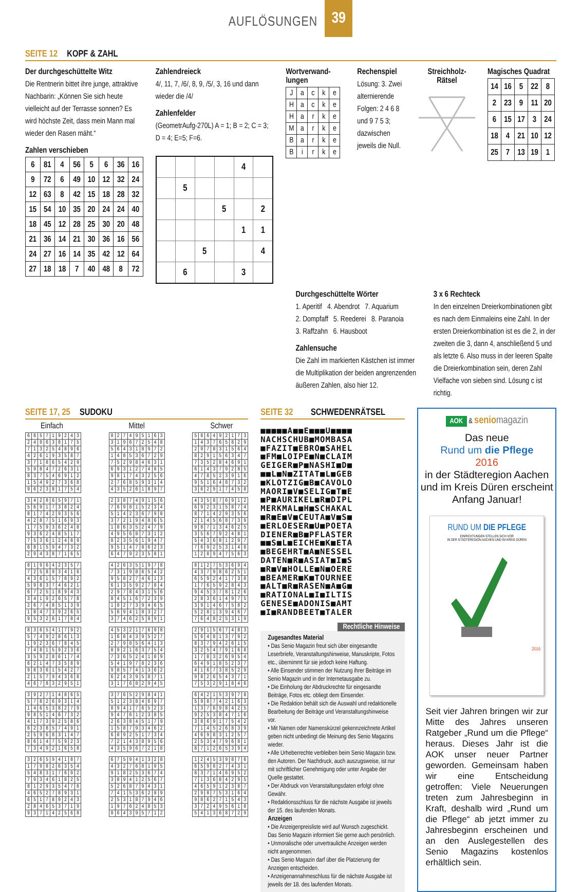AUFLÖSUNGEN 39
SEITE 12 KOPF & ZAHL
Der durchgeschüttelte Witz
Die Rentnerin bittet ihre junge, attraktive Nachbarin: „Können Sie sich heute vielleicht auf der Terrasse sonnen? Es wird höchste Zeit, dass mein Mann mal wieder den Rasen mäht.“
Zahlen verschieben
| 6 | 81 | 4 | 56 | 5 | 6 | 36 | 16 |
| 9 | 72 | 6 | 49 | 10 | 12 | 32 | 24 |
| 12 | 63 | 8 | 42 | 15 | 18 | 28 | 32 |
| 15 | 54 | 10 | 35 | 20 | 24 | 24 | 40 |
| 18 | 45 | 12 | 28 | 25 | 30 | 20 | 48 |
| 21 | 36 | 14 | 21 | 30 | 36 | 16 | 56 |
| 24 | 27 | 16 | 14 | 35 | 42 | 12 | 64 |
| 27 | 18 | 18 | 7 | 40 | 48 | 8 | 72 |
Zahlendreieck
4/, 11, 7, /6/, 8, 9, /5/, 3, 16 und dann wieder die /4/
Zahlenfelder
(GeometrAufg-270L) A = 1; B = 2; C = 3; D = 4; E=5; F=6.
| | | | | 4 | |
| | 5 | | | | |
| | | | 5 | | 2 |
| | | | | 1 | 1 |
| | | 5 | | | 4 |
| | 6 | | | 3 | |
Wortverwand-
lungen
| J | a | c | k | e |
| H | a | c | k | e |
| H | a | r | k | e |
| M | a | r | k | e |
| B | a | r | k | e |
| B | i | r | k | e |
Rechenspiel
Lösung: 3. Zwei alternierende Folgen: 2 4 6 8 und 9 7 5 3; dazwischen jeweils die Null.
Streichholz-
Rätsel
Magisches Quadrat
| 14 | 16 | 5 | 22 | 8 |
| 2 | 23 | 9 | 11 | 20 |
| 6 | 15 | 17 | 3 | 24 |
| 18 | 4 | 21 | 10 | 12 |
| 25 | 7 | 13 | 19 | 1 |
Durchgeschüttelte Wörter
1. Aperitif 4. Abendrot 7. Aquarium
2. Dompfaff 5. Reederei 8. Paranoia
3. Raffzahn 6. Hausboot
Zahlensuche
Die Zahl im markierten Kästchen ist immer die Multiplikation der beiden angrenzenden äußeren Zahlen, also hier 12.
3 x 6 Rechteck
In den einzelnen Dreierkombinationen gibt es nach dem Einmaleins eine Zahl. In der ersten Dreierkombination ist es die 2, in der zweiten die 3, dann 4, anschließend 5 und als letzte 6. Also muss in der leeren Spalte die Dreierkombination sein, deren Zahl Vielfache von sieben sind. Lösung c ist richtig.
SEITE 17, 25 SUDOKU
Einfach Mittel Schwer
| 6 | 8 | 5 | 7 | 1 | 9 | 2 | 4 | 3 |
| 2 | 4 | 9 | 6 | 3 | 8 | 1 | 7 | 5 |
| 7 | 1 | 3 | 2 | 5 | 4 | 8 | 9 | 6 |
| 4 | 2 | 6 | 1 | 9 | 3 | 5 | 8 | 7 |
| 3 | 7 | 1 | 8 | 6 | 5 | 4 | 2 | 9 |
| 5 | 9 | 8 | 4 | 7 | 2 | 6 | 3 | 1 |
| 8 | 3 | 7 | 5 | 4 | 6 | 9 | 1 | 2 |
| 1 | 5 | 4 | 9 | 2 | 7 | 3 | 6 | 8 |
| 9 | 6 | 2 | 3 | 8 | 1 | 7 | 5 | 4 |
| 3 | 4 | 2 | 8 | 6 | 5 | 9 | 7 | 1 |
| 5 | 6 | 9 | 1 | 7 | 3 | 8 | 2 | 4 |
| 8 | 1 | 7 | 4 | 2 | 9 | 3 | 5 | 6 |
| 4 | 2 | 8 | 7 | 5 | 1 | 6 | 9 | 3 |
| 1 | 7 | 5 | 9 | 3 | 6 | 2 | 4 | 8 |
| 9 | 3 | 6 | 2 | 4 | 8 | 5 | 1 | 7 |
| 7 | 5 | 3 | 6 | 1 | 2 | 4 | 8 | 9 |
| 6 | 8 | 1 | 5 | 9 | 4 | 7 | 3 | 2 |
| 2 | 9 | 4 | 3 | 8 | 7 | 1 | 6 | 5 |
| 8 | 1 | 9 | 6 | 4 | 2 | 3 | 5 | 7 |
| 7 | 2 | 5 | 8 | 9 | 3 | 4 | 1 | 6 |
| 4 | 3 | 6 | 1 | 5 | 7 | 8 | 9 | 2 |
| 5 | 9 | 8 | 3 | 7 | 4 | 6 | 2 | 1 |
| 6 | 7 | 2 | 5 | 1 | 8 | 9 | 4 | 3 |
| 3 | 4 | 1 | 9 | 2 | 6 | 5 | 7 | 8 |
| 2 | 6 | 7 | 4 | 8 | 5 | 1 | 3 | 9 |
| 1 | 8 | 4 | 7 | 3 | 9 | 2 | 6 | 5 |
| 9 | 5 | 3 | 2 | 6 | 1 | 7 | 8 | 4 |
| 8 | 3 | 6 | 5 | 4 | 1 | 7 | 9 | 2 |
| 5 | 7 | 4 | 9 | 2 | 8 | 6 | 1 | 3 |
| 1 | 9 | 2 | 3 | 6 | 7 | 8 | 4 | 5 |
| 7 | 4 | 8 | 1 | 5 | 9 | 2 | 3 | 6 |
| 3 | 5 | 9 | 2 | 8 | 6 | 1 | 7 | 4 |
| 6 | 2 | 1 | 4 | 7 | 3 | 5 | 8 | 9 |
| 9 | 8 | 3 | 6 | 1 | 5 | 4 | 2 | 7 |
| 2 | 1 | 5 | 7 | 9 | 4 | 3 | 6 | 8 |
| 4 | 6 | 7 | 8 | 3 | 2 | 9 | 5 | 1 |
| 3 | 9 | 2 | 7 | 1 | 4 | 8 | 6 | 5 |
| 5 | 7 | 8 | 2 | 6 | 9 | 3 | 1 | 4 |
| 1 | 4 | 6 | 5 | 3 | 8 | 2 | 7 | 9 |
| 9 | 8 | 5 | 1 | 4 | 6 | 7 | 3 | 2 |
| 4 | 1 | 7 | 3 | 9 | 2 | 5 | 8 | 6 |
| 6 | 2 | 3 | 8 | 5 | 7 | 4 | 9 | 1 |
| 2 | 5 | 9 | 6 | 8 | 3 | 1 | 4 | 7 |
| 8 | 6 | 1 | 4 | 7 | 5 | 9 | 2 | 3 |
| 7 | 3 | 4 | 9 | 2 | 1 | 6 | 5 | 8 |
| 3 | 2 | 6 | 5 | 9 | 4 | 1 | 8 | 7 |
| 1 | 7 | 9 | 8 | 2 | 6 | 3 | 5 | 4 |
| 5 | 4 | 8 | 3 | 1 | 7 | 6 | 9 | 2 |
| 7 | 9 | 3 | 4 | 6 | 1 | 8 | 2 | 5 |
| 8 | 1 | 2 | 9 | 3 | 5 | 4 | 7 | 6 |
| 4 | 6 | 5 | 2 | 7 | 8 | 9 | 3 | 1 |
| 6 | 5 | 1 | 7 | 8 | 9 | 2 | 4 | 3 |
| 2 | 8 | 4 | 6 | 5 | 3 | 7 | 1 | 9 |
| 9 | 3 | 7 | 1 | 4 | 2 | 5 | 6 | 8 |
| 8 | 2 | 7 | 4 | 9 | 5 | 1 | 6 | 3 |
| 3 | 1 | 9 | 6 | 7 | 2 | 5 | 4 | 8 |
| 5 | 6 | 4 | 3 | 1 | 8 | 9 | 7 | 2 |
| 1 | 4 | 8 | 5 | 3 | 6 | 7 | 2 | 9 |
| 7 | 5 | 2 | 9 | 8 | 4 | 6 | 3 | 1 |
| 6 | 9 | 3 | 1 | 2 | 7 | 4 | 8 | 5 |
| 9 | 8 | 1 | 7 | 4 | 3 | 2 | 5 | 6 |
| 2 | 7 | 6 | 8 | 5 | 9 | 3 | 1 | 4 |
| 4 | 3 | 5 | 2 | 6 | 1 | 8 | 9 | 7 |
| 2 | 3 | 8 | 7 | 4 | 9 | 1 | 5 | 6 |
| 7 | 6 | 9 | 8 | 1 | 5 | 2 | 3 | 4 |
| 5 | 1 | 4 | 2 | 3 | 6 | 7 | 9 | 8 |
| 3 | 7 | 2 | 1 | 9 | 4 | 8 | 6 | 5 |
| 1 | 8 | 6 | 3 | 5 | 2 | 4 | 7 | 9 |
| 4 | 9 | 5 | 6 | 8 | 7 | 3 | 1 | 2 |
| 8 | 2 | 3 | 5 | 6 | 1 | 9 | 4 | 7 |
| 9 | 5 | 1 | 4 | 7 | 8 | 6 | 2 | 3 |
| 6 | 4 | 7 | 9 | 2 | 3 | 5 | 8 | 1 |
| 4 | 2 | 6 | 3 | 5 | 1 | 9 | 7 | 8 |
| 7 | 3 | 1 | 9 | 8 | 6 | 5 | 4 | 2 |
| 9 | 5 | 8 | 2 | 7 | 4 | 6 | 1 | 3 |
| 6 | 1 | 3 | 5 | 9 | 2 | 7 | 8 | 4 |
| 2 | 9 | 7 | 8 | 4 | 3 | 1 | 5 | 6 |
| 8 | 4 | 5 | 1 | 6 | 7 | 2 | 3 | 9 |
| 1 | 8 | 2 | 7 | 3 | 9 | 4 | 6 | 5 |
| 5 | 6 | 9 | 4 | 1 | 8 | 3 | 2 | 7 |
| 3 | 7 | 4 | 6 | 2 | 5 | 8 | 9 | 1 |
| 4 | 5 | 3 | 2 | 1 | 7 | 6 | 9 | 8 |
| 1 | 6 | 8 | 4 | 3 | 9 | 5 | 2 | 7 |
| 2 | 7 | 9 | 8 | 5 | 6 | 4 | 1 | 3 |
| 8 | 9 | 2 | 1 | 6 | 3 | 7 | 5 | 4 |
| 7 | 3 | 6 | 5 | 2 | 4 | 1 | 8 | 9 |
| 5 | 4 | 1 | 9 | 7 | 8 | 2 | 3 | 6 |
| 9 | 8 | 5 | 7 | 4 | 1 | 3 | 6 | 2 |
| 6 | 2 | 4 | 3 | 9 | 5 | 8 | 7 | 1 |
| 3 | 1 | 7 | 6 | 8 | 2 | 9 | 4 | 5 |
| 3 | 7 | 6 | 5 | 2 | 9 | 8 | 4 | 1 |
| 5 | 1 | 2 | 3 | 8 | 4 | 6 | 9 | 7 |
| 8 | 9 | 4 | 1 | 7 | 6 | 5 | 2 | 3 |
| 9 | 4 | 7 | 6 | 1 | 2 | 3 | 8 | 5 |
| 2 | 6 | 3 | 8 | 4 | 5 | 1 | 7 | 9 |
| 1 | 5 | 8 | 7 | 9 | 3 | 4 | 6 | 2 |
| 6 | 8 | 9 | 2 | 5 | 1 | 7 | 3 | 4 |
| 7 | 2 | 1 | 4 | 3 | 8 | 9 | 5 | 6 |
| 4 | 3 | 5 | 9 | 6 | 7 | 2 | 1 | 8 |
| 6 | 7 | 5 | 9 | 4 | 1 | 3 | 2 | 8 |
| 4 | 3 | 2 | 7 | 6 | 8 | 1 | 9 | 5 |
| 9 | 1 | 8 | 2 | 5 | 3 | 6 | 7 | 4 |
| 3 | 8 | 9 | 4 | 1 | 2 | 5 | 6 | 7 |
| 5 | 2 | 6 | 8 | 7 | 9 | 4 | 3 | 1 |
| 7 | 4 | 1 | 5 | 3 | 6 | 2 | 8 | 9 |
| 2 | 5 | 3 | 1 | 8 | 7 | 9 | 4 | 6 |
| 1 | 9 | 7 | 6 | 2 | 4 | 8 | 5 | 3 |
| 8 | 6 | 4 | 3 | 9 | 5 | 7 | 1 | 2 |
| 5 | 8 | 6 | 4 | 9 | 2 | 1 | 7 | 3 |
| 1 | 4 | 3 | 7 | 6 | 5 | 8 | 2 | 9 |
| 2 | 9 | 7 | 8 | 3 | 1 | 5 | 6 | 4 |
| 8 | 2 | 9 | 1 | 5 | 6 | 3 | 4 | 7 |
| 7 | 3 | 5 | 2 | 8 | 4 | 6 | 9 | 1 |
| 6 | 1 | 4 | 3 | 7 | 9 | 2 | 8 | 5 |
| 4 | 7 | 8 | 5 | 2 | 3 | 9 | 1 | 6 |
| 9 | 5 | 1 | 6 | 4 | 8 | 7 | 3 | 2 |
| 3 | 6 | 2 | 9 | 1 | 7 | 4 | 5 | 8 |
| 4 | 3 | 5 | 8 | 7 | 6 | 9 | 1 | 2 |
| 6 | 9 | 2 | 3 | 1 | 5 | 8 | 7 | 4 |
| 8 | 7 | 1 | 4 | 2 | 9 | 3 | 5 | 6 |
| 2 | 1 | 4 | 5 | 6 | 8 | 7 | 3 | 9 |
| 9 | 8 | 7 | 1 | 3 | 4 | 6 | 2 | 5 |
| 3 | 5 | 6 | 7 | 9 | 2 | 4 | 8 | 1 |
| 5 | 4 | 3 | 6 | 8 | 1 | 2 | 9 | 7 |
| 7 | 6 | 9 | 2 | 5 | 3 | 1 | 4 | 8 |
| 1 | 2 | 8 | 9 | 4 | 7 | 5 | 6 | 3 |
| 8 | 1 | 2 | 7 | 5 | 3 | 6 | 9 | 4 |
| 4 | 3 | 7 | 9 | 8 | 6 | 2 | 5 | 1 |
| 6 | 5 | 9 | 2 | 4 | 1 | 7 | 3 | 8 |
| 1 | 7 | 6 | 5 | 9 | 2 | 8 | 4 | 3 |
| 9 | 4 | 5 | 3 | 7 | 8 | 1 | 2 | 6 |
| 2 | 8 | 3 | 6 | 1 | 4 | 9 | 7 | 5 |
| 3 | 9 | 1 | 4 | 6 | 7 | 5 | 8 | 2 |
| 5 | 2 | 8 | 1 | 3 | 9 | 4 | 6 | 7 |
| 7 | 6 | 4 | 8 | 2 | 5 | 3 | 1 | 9 |
| 2 | 9 | 1 | 5 | 6 | 7 | 4 | 8 | 3 |
| 5 | 6 | 4 | 8 | 1 | 3 | 7 | 9 | 2 |
| 8 | 3 | 7 | 9 | 4 | 2 | 6 | 1 | 5 |
| 3 | 2 | 5 | 4 | 7 | 9 | 1 | 6 | 8 |
| 1 | 7 | 8 | 3 | 2 | 6 | 9 | 5 | 4 |
| 6 | 4 | 9 | 1 | 8 | 5 | 2 | 3 | 7 |
| 4 | 1 | 6 | 7 | 3 | 8 | 5 | 2 | 9 |
| 9 | 8 | 2 | 6 | 5 | 4 | 3 | 7 | 1 |
| 7 | 5 | 3 | 2 | 9 | 1 | 8 | 4 | 6 |
| 6 | 4 | 2 | 1 | 5 | 3 | 9 | 7 | 8 |
| 5 | 9 | 8 | 7 | 4 | 2 | 1 | 6 | 3 |
| 1 | 3 | 7 | 6 | 9 | 8 | 4 | 2 | 5 |
| 9 | 2 | 5 | 3 | 8 | 4 | 7 | 1 | 6 |
| 3 | 8 | 6 | 9 | 1 | 7 | 5 | 4 | 2 |
| 7 | 1 | 4 | 5 | 2 | 6 | 8 | 3 | 9 |
| 4 | 6 | 9 | 8 | 3 | 1 | 2 | 5 | 7 |
| 2 | 5 | 3 | 4 | 7 | 9 | 6 | 8 | 1 |
| 8 | 7 | 1 | 2 | 6 | 5 | 3 | 9 | 4 |
| 1 | 2 | 4 | 5 | 3 | 9 | 8 | 7 | 6 |
| 6 | 5 | 9 | 8 | 2 | 7 | 4 | 3 | 1 |
| 8 | 3 | 7 | 1 | 4 | 6 | 9 | 5 | 2 |
| 7 | 1 | 3 | 6 | 8 | 4 | 2 | 9 | 5 |
| 4 | 6 | 5 | 9 | 1 | 2 | 3 | 8 | 7 |
| 2 | 9 | 8 | 7 | 5 | 3 | 1 | 6 | 4 |
| 9 | 8 | 6 | 2 | 7 | 1 | 5 | 4 | 3 |
| 3 | 7 | 2 | 4 | 9 | 5 | 6 | 1 | 8 |
| 5 | 4 | 1 | 3 | 6 | 8 | 7 | 2 | 9 |
SEITE 32 SCHWEDENRÄTSEL
■■■■■A■■E■■■U■■■■
NACHSCHUB■MOMBASA
■FAZIT■EBRO■SAHEL
■FM■LOIPE■N■CLAIM
GEIGER■P■NASHI■D■
■■L■N■ZITAT■L■GEB
■KLOTZIG■B■CAVOLO
MAORI■V■SELIG■T■E
■P■AURIKEL■R■DIPL
MERKMAL■H■SCHAKAL
■R■E■V■CEUTA■V■S■
■ERLOESER■U■POETA
DIENER■B■PFLASTER
■■S■L■EICHE■K■ETA
■BEGEHRT■A■NESSEL
DATEN■R■ASIAT■I■S
■R■V■HOLLE■N■OERE
■BEAMER■K■TOURNEE
■ALT■R■RASEN■A■G■
■RATIONAL■I■ILTIS
GENESE■ADONIS■AMT
■I■RANDBEET■TALER
Rechtliche Hinweise
Zugesandtes Material
• Das Senio Magazin freut sich über eingesandte Leserbriefe, Veranstaltungshinweise, Manuskripte, Fotos etc., übernimmt für sie jedoch keine Haftung.
• Alle Einsender stimmen der Nutzung ihrer Beiträge im Senio Magazin und in der Internetausgabe zu.
• Die Einholung der Abdruckrechte für eingesandte Beiträge, Fotos etc. obliegt dem Einsender.
• Die Redaktion behält sich die Auswahl und redaktionelle Bearbeitung der Beiträge und Veranstaltungshinweise vor.
• Mit Namen oder Namenskürzel gekennzeichnete Artikel geben nicht unbedingt die Meinung des Senio Magazins wieder.
• Alle Urheberrechte verbleiben beim Senio Magazin bzw. den Autoren. Der Nachdruck, auch auszugsweise, ist nur mit schriftlicher Genehmigung oder unter Angabe der Quelle gestattet.
• Der Abdruck von Veranstaltungsdaten erfolgt ohne Gewähr.
• Redaktionsschluss für die nächste Ausgabe ist jeweils der 15. des laufenden Monats.
Anzeigen
• Die Anzeigenpreisliste wird auf Wunsch zugeschickt. Das Senio Magazin informiert Sie gerne auch persönlich.
• Unmoralische oder unvertrauliche Anzeigen werden nicht angenommen.
• Das Senio Magazin darf über die Platzierung der Anzeigen entscheiden.
• Anzeigenannahmeschluss für die nächste Ausgabe ist jeweils der 18. des laufenden Monats.
AOK & senio magazin
Das neue
Rund um die Pflege
2016
in der Städteregion Aachen und im Kreis Düren erscheint Anfang Januar!
RUND UM DIE PFLEGE
EINRICHTUNGEN STELLEN SICH VOR
IN DER STÄDTEREGION AACHEN UND IM KREIS DÜREN
2016
Seit vier Jahren bringen wir zur Mitte des Jahres unseren Ratgeber „Rund um die Pflege“ heraus. Dieses Jahr ist die AOK unser neuer Partner geworden. Gemeinsam haben wir eine Entscheidung getroffen: Viele Neuerungen treten zum Jahresbeginn in Kraft, deshalb wird „Rund um die Pflege“ ab jetzt immer zu Jahresbeginn erscheinen und an den Auslegestellen des Senio Magazins kostenlos erhältlich sein.